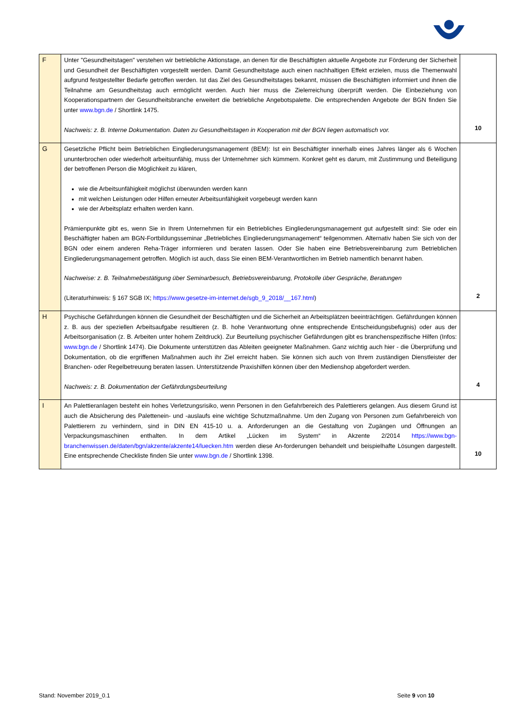| F | Unter "Gesundheitstagen" verstehen wir betriebliche Aktionstage, an denen für die Beschäftigten aktuelle Angebote zur Förderung der Sicherheit und Gesundheit der Beschäftigten vorgestellt werden. Damit Gesundheitstage auch einen nachhaltigen Effekt erzielen, muss die Themenwahl aufgrund festgestellter Bedarfe getroffen werden. Ist das Ziel des Gesundheitstages bekannt, müssen die Beschäftigten informiert und ihnen die Teilnahme am Gesundheitstag auch ermöglicht werden. Auch hier muss die Zielerreichung überprüft werden. Die Einbeziehung von Kooperationspartnern der Gesundheitsbranche erweitert die betriebliche Angebotspalette. Die entsprechenden Angebote der BGN finden Sie unter www.bgn.de / Shortlink 1475. Nachweis: z. B. Interne Dokumentation. Daten zu Gesundheitstagen in Kooperation mit der BGN liegen automatisch vor. | 10 |
| G | Gesetzliche Pflicht beim Betrieblichen Eingliederungsmanagement (BEM): Ist ein Beschäftigter innerhalb eines Jahres länger als 6 Wochen ununterbrochen oder wiederholt arbeitsunfähig, muss der Unternehmer sich kümmern. Konkret geht es darum, mit Zustimmung und Beteiligung der betroffenen Person die Möglichkeit zu klären, wie die Arbeitsunfähigkeit möglichst überwunden werden kann mit welchen Leistungen oder Hilfen erneuter Arbeitsunfähigkeit vorgebeugt werden kann wie der Arbeitsplatz erhalten werden kann. Prämienpunkte gibt es, wenn Sie in Ihrem Unternehmen für ein Betriebliches Eingliederungsmanagement gut aufgestellt sind: Sie oder ein Beschäftigter haben am BGN-Fortbildungsseminar „Betriebliches Eingliederungsmanagement“ teilgenommen. Alternativ haben Sie sich von der BGN oder einem anderen Reha-Träger informieren und beraten lassen. Oder Sie haben eine Betriebsvereinbarung zum Betrieblichen Eingliederungsmanagement getroffen. Möglich ist auch, dass Sie einen BEM-Verantwortlichen im Betrieb namentlich benannt haben. Nachweise: z. B. Teilnahmebestätigung über Seminarbesuch, Betriebsvereinbarung, Protokolle über Gespräche, Beratungen (Literaturhinweis: § 167 SGB IX; https://www.gesetze-im-internet.de/sgb_9_2018/__167.html ) | 2 |
| H | Psychische Gefährdungen können die Gesundheit der Beschäftigten und die Sicherheit an Arbeitsplätzen beeinträchtigen. Gefährdungen können z. B. aus der speziellen Arbeitsaufgabe resultieren (z. B. hohe Verantwortung ohne entsprechende Entscheidungsbefugnis) oder aus der Arbeitsorganisation (z. B. Arbeiten unter hohem Zeitdruck). Zur Beurteilung psychischer Gefährdungen gibt es branchenspezifische Hilfen (Infos: www.bgn.de / Shortlink 1474). Die Dokumente unterstützen das Ableiten geeigneter Maßnahmen. Ganz wichtig auch hier - die Überprüfung und Dokumentation, ob die ergriffenen Maßnahmen auch ihr Ziel erreicht haben. Sie können sich auch von Ihrem zuständigen Dienstleister der Branchen- oder Regelbetreuung beraten lassen. Unterstützende Praxishilfen können über den Medienshop abgefordert werden. Nachweis: z. B. Dokumentation der Gefährdungsbeurteilung | 4 |
| I | An Palettieranlagen besteht ein hohes Verletzungsrisiko, wenn Personen in den Gefahrbereich des Palettierers gelangen. Aus diesem Grund ist auch die Absicherung des Palettenein- und -auslaufs eine wichtige Schutzmaßnahme. Um den Zugang von Personen zum Gefahrbereich von Palettierern zu verhindern, sind in DIN EN 415-10 u. a. Anforderungen an die Gestaltung von Zugängen und Öffnungen an Verpackungsmaschinen enthalten. In dem Artikel „Lücken im System“ in Akzente 2/2014 https://www.bgn-branchenwissen.de/daten/bgn/akzente/akzente14/luecken.htm werden diese An-forderungen behandelt und beispielhafte Lösungen dargestellt. Eine entsprechende Checkliste finden Sie unter www.bgn.de / Shortlink 1398. | 10 |
Stand: November 2019_0.1 Seite 9 von 10